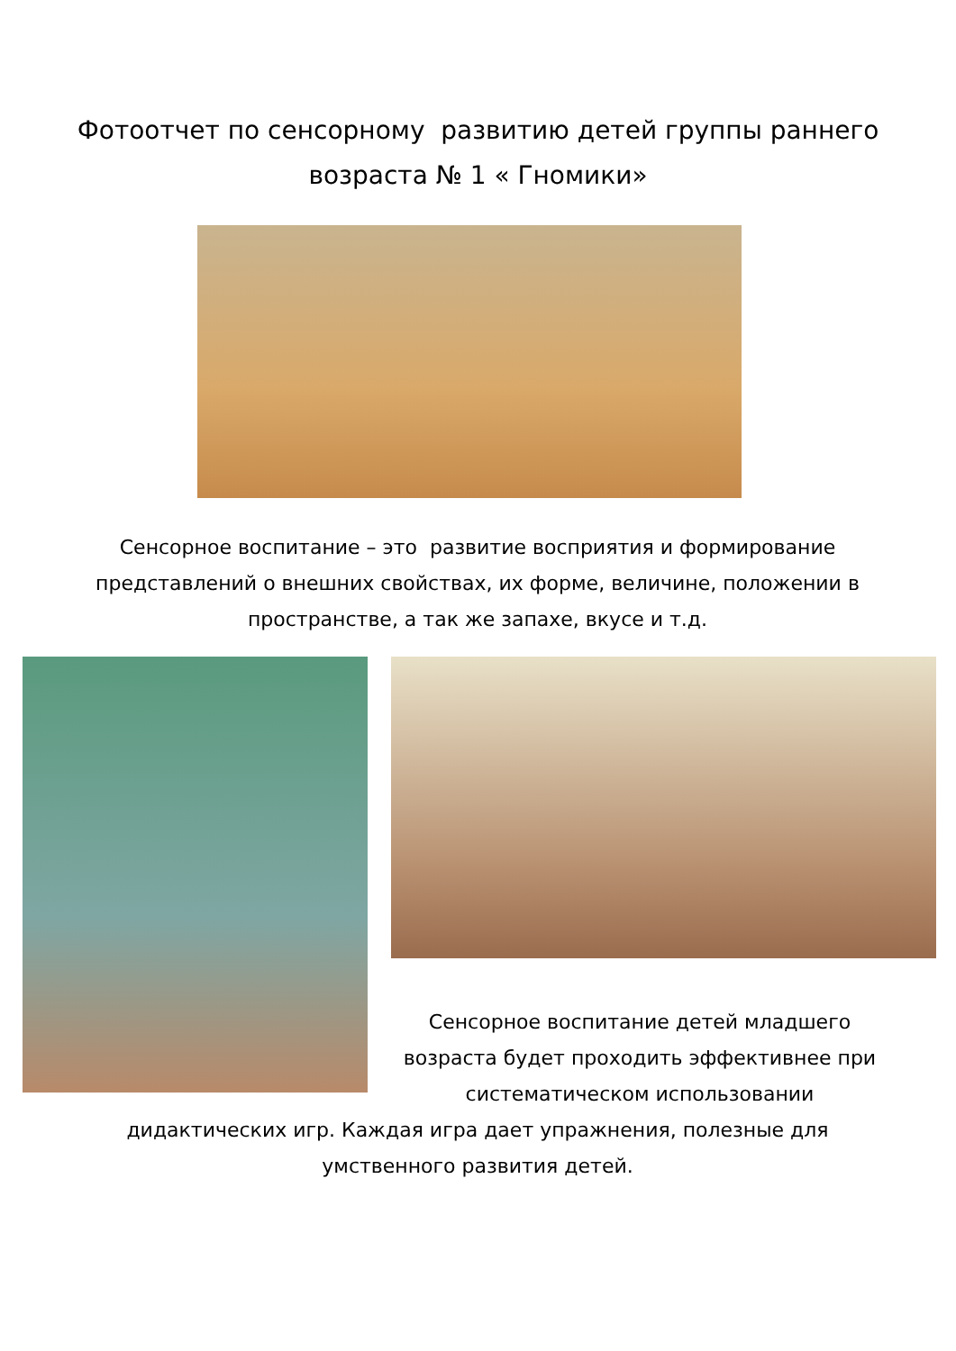Фотоотчет по сенсорному развитию детей группы раннего
возраста № 1 « Гномики»
Сенсорное воспитание – это развитие восприятия и формирование представлений о внешних свойствах, их форме, величине, положении в пространстве, а так же запахе, вкусе и т.д.
Сенсорное воспитание детей младшего возраста будет проходить эффективнее при систематическом использовании
дидактических игр. Каждая игра дает упражнения, полезные для умственного развития детей.